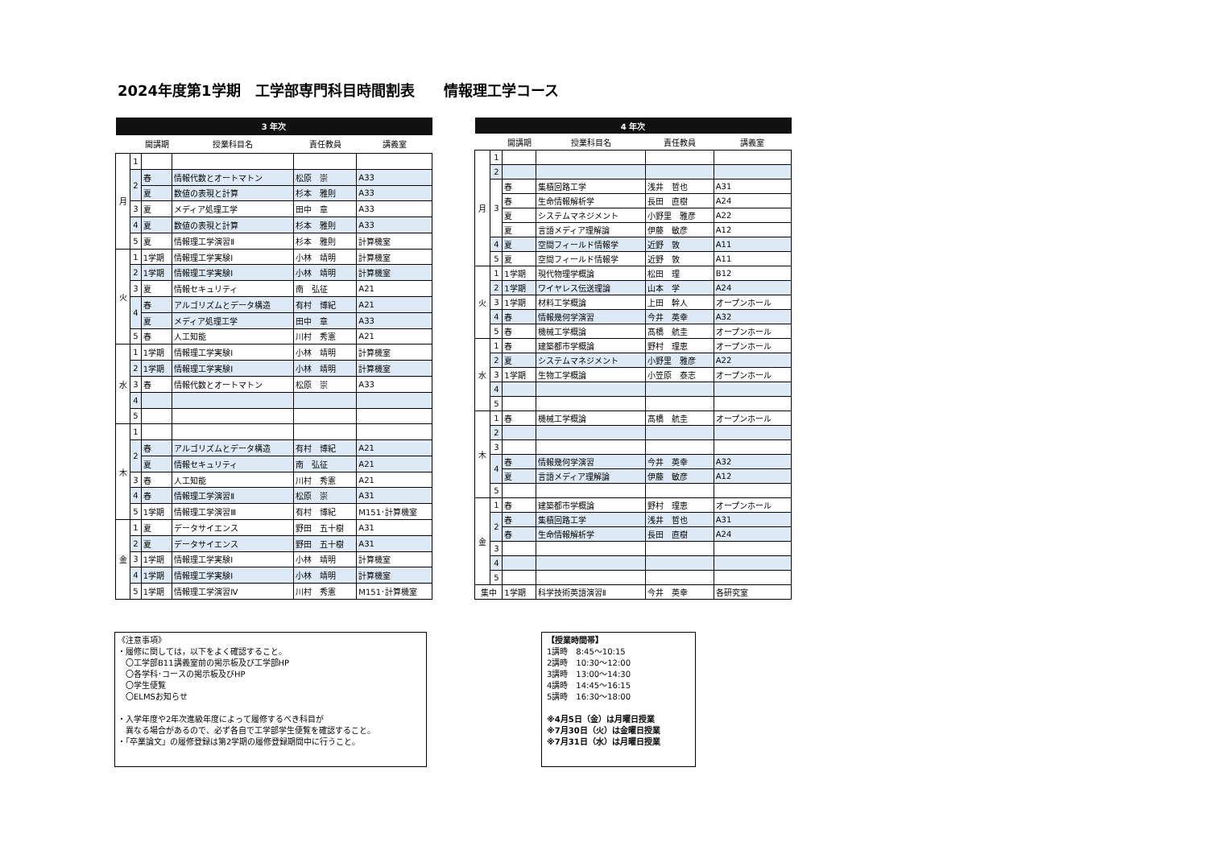2024年度第1学期　工学部専門科目時間割表　　情報理工学コース
| 3 年次 | | | | | |
| --- | --- | --- | --- | --- | --- |
| | | 開講期 | 授業科目名 | 責任教員 | 講義室 |
| 月 | 1 | | | | |
| | 2 | 春 | 情報代数とオートマトン | 松原 崇 | A33 |
| | | 夏 | 数値の表現と計算 | 杉本 雅則 | A33 |
| | 3 | 夏 | メディア処理工学 | 田中 章 | A33 |
| | 4 | 夏 | 数値の表現と計算 | 杉本 雅則 | A33 |
| | 5 | 夏 | 情報理工学演習Ⅱ | 杉本 雅則 | 計算機室 |
| 火 | 1 | 1学期 | 情報理工学実験Ⅰ | 小林 靖明 | 計算機室 |
| | 2 | 1学期 | 情報理工学実験Ⅰ | 小林 靖明 | 計算機室 |
| | 3 | 夏 | 情報セキュリティ | 南 弘征 | A21 |
| | 4 | 春 | アルゴリズムとデータ構造 | 有村 博紀 | A21 |
| | | 夏 | メディア処理工学 | 田中 章 | A33 |
| | 5 | 春 | 人工知能 | 川村 秀憲 | A21 |
| 水 | 1 | 1学期 | 情報理工学実験Ⅰ | 小林 靖明 | 計算機室 |
| | 2 | 1学期 | 情報理工学実験Ⅰ | 小林 靖明 | 計算機室 |
| | 3 | 春 | 情報代数とオートマトン | 松原 崇 | A33 |
| | 4 | | | | |
| | 5 | | | | |
| 木 | 1 | | | | |
| | 2 | 春 | アルゴリズムとデータ構造 | 有村 博紀 | A21 |
| | | 夏 | 情報セキュリティ | 南 弘征 | A21 |
| | 3 | 春 | 人工知能 | 川村 秀憲 | A21 |
| | 4 | 春 | 情報理工学演習Ⅱ | 松原 崇 | A31 |
| | 5 | 1学期 | 情報理工学演習Ⅲ | 有村 博紀 | M151･計算機室 |
| 金 | 1 | 夏 | データサイエンス | 野田 五十樹 | A31 |
| | 2 | 夏 | データサイエンス | 野田 五十樹 | A31 |
| | 3 | 1学期 | 情報理工学実験Ⅰ | 小林 靖明 | 計算機室 |
| | 4 | 1学期 | 情報理工学実験Ⅰ | 小林 靖明 | 計算機室 |
| | 5 | 1学期 | 情報理工学演習Ⅳ | 川村 秀憲 | M151･計算機室 |
| 4 年次 | | | | | |
| --- | --- | --- | --- | --- | --- |
| | | 開講期 | 授業科目名 | 責任教員 | 講義室 |
| 月 | 1 | | | | |
| | 2 | | | | |
| | 3 | 春 | 集積回路工学 | 浅井 哲也 | A31 |
| | | 春 | 生命情報解析学 | 長田 直樹 | A24 |
| | | 夏 | システムマネジメント | 小野里 雅彦 | A22 |
| | | 夏 | 言語メディア理解論 | 伊藤 敏彦 | A12 |
| | 4 | 夏 | 空間フィールド情報学 | 近野 敦 | A11 |
| | 5 | 夏 | 空間フィールド情報学 | 近野 敦 | A11 |
| 火 | 1 | 1学期 | 現代物理学概論 | 松田 理 | B12 |
| | 2 | 1学期 | ワイヤレス伝送理論 | 山本 学 | A24 |
| | 3 | 1学期 | 材料工学概論 | 上田 幹人 | オープンホール |
| | 4 | 春 | 情報幾何学演習 | 今井 英幸 | A32 |
| | 5 | 春 | 機械工学概論 | 髙橋 航圭 | オープンホール |
| 水 | 1 | 春 | 建築都市学概論 | 野村 理恵 | オープンホール |
| | 2 | 夏 | システムマネジメント | 小野里 雅彦 | A22 |
| | 3 | 1学期 | 生物工学概論 | 小笠原 泰志 | オープンホール |
| | 4 | | | | |
| | 5 | | | | |
| 木 | 1 | 春 | 機械工学概論 | 髙橋 航圭 | オープンホール |
| | 2 | | | | |
| | 3 | | | | |
| | 4 | 春 | 情報幾何学演習 | 今井 英幸 | A32 |
| | | 夏 | 言語メディア理解論 | 伊藤 敏彦 | A12 |
| | 5 | | | | |
| 金 | 1 | 春 | 建築都市学概論 | 野村 理恵 | オープンホール |
| | 2 | 春 | 集積回路工学 | 浅井 哲也 | A31 |
| | | 春 | 生命情報解析学 | 長田 直樹 | A24 |
| | 3 | | | | |
| | 4 | | | | |
| | 5 | | | | |
| 集中 | | 1学期 | 科学技術英語演習Ⅱ | 今井 英幸 | 各研究室 |
《注意事項》
・履修に関しては，以下をよく確認すること。
　〇工学部B11講義室前の掲示板及び工学部HP
　〇各学科･コースの掲示板及びHP
　〇学生便覧
　〇ELMSお知らせ
・入学年度や2年次進級年度によって履修するべき科目が
　異なる場合があるので、必ず各自で工学部学生便覧を確認すること。
・「卒業論文」の履修登録は第2学期の履修登録期間中に行うこと。
【授業時間帯】
1講時　8:45～10:15
2講時　10:30～12:00
3講時　13:00～14:30
4講時　14:45～16:15
5講時　16:30～18:00
※4月5日（金）は月曜日授業
※7月30日（火）は金曜日授業
※7月31日（水）は月曜日授業